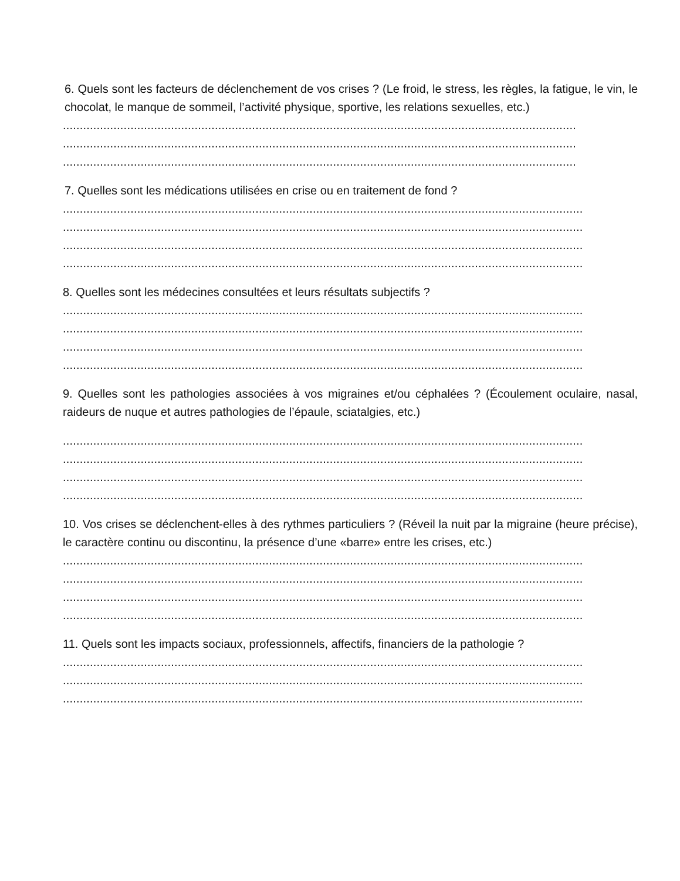6. Quels sont les facteurs de déclenchement de vos crises ? (Le froid, le stress, les règles, la fatigue, le vin, le chocolat, le manque de sommeil, l’activité physique, sportive, les relations sexuelles, etc.)
........................................................................................................................................................
........................................................................................................................................................
........................................................................................................................................................
7. Quelles sont les médications utilisées en crise ou en traitement de fond ?
..........................................................................................................................................................
..........................................................................................................................................................
..........................................................................................................................................................
..........................................................................................................................................................
8. Quelles sont les médecines consultées et leurs résultats subjectifs ?
..........................................................................................................................................................
..........................................................................................................................................................
..........................................................................................................................................................
..........................................................................................................................................................
9. Quelles sont les pathologies associées à vos migraines et/ou céphalées ? (Écoulement oculaire, nasal, raideurs de nuque et autres pathologies de l’épaule, sciatalgies, etc.)
..........................................................................................................................................................
..........................................................................................................................................................
..........................................................................................................................................................
..........................................................................................................................................................
10. Vos crises se déclenchent-elles à des rythmes particuliers ? (Réveil la nuit par la migraine (heure précise), le caractère continu ou discontinu, la présence d’une «barre» entre les crises, etc.)
..........................................................................................................................................................
..........................................................................................................................................................
..........................................................................................................................................................
..........................................................................................................................................................
11. Quels sont les impacts sociaux, professionnels, affectifs, financiers de la pathologie ?
..........................................................................................................................................................
..........................................................................................................................................................
..........................................................................................................................................................